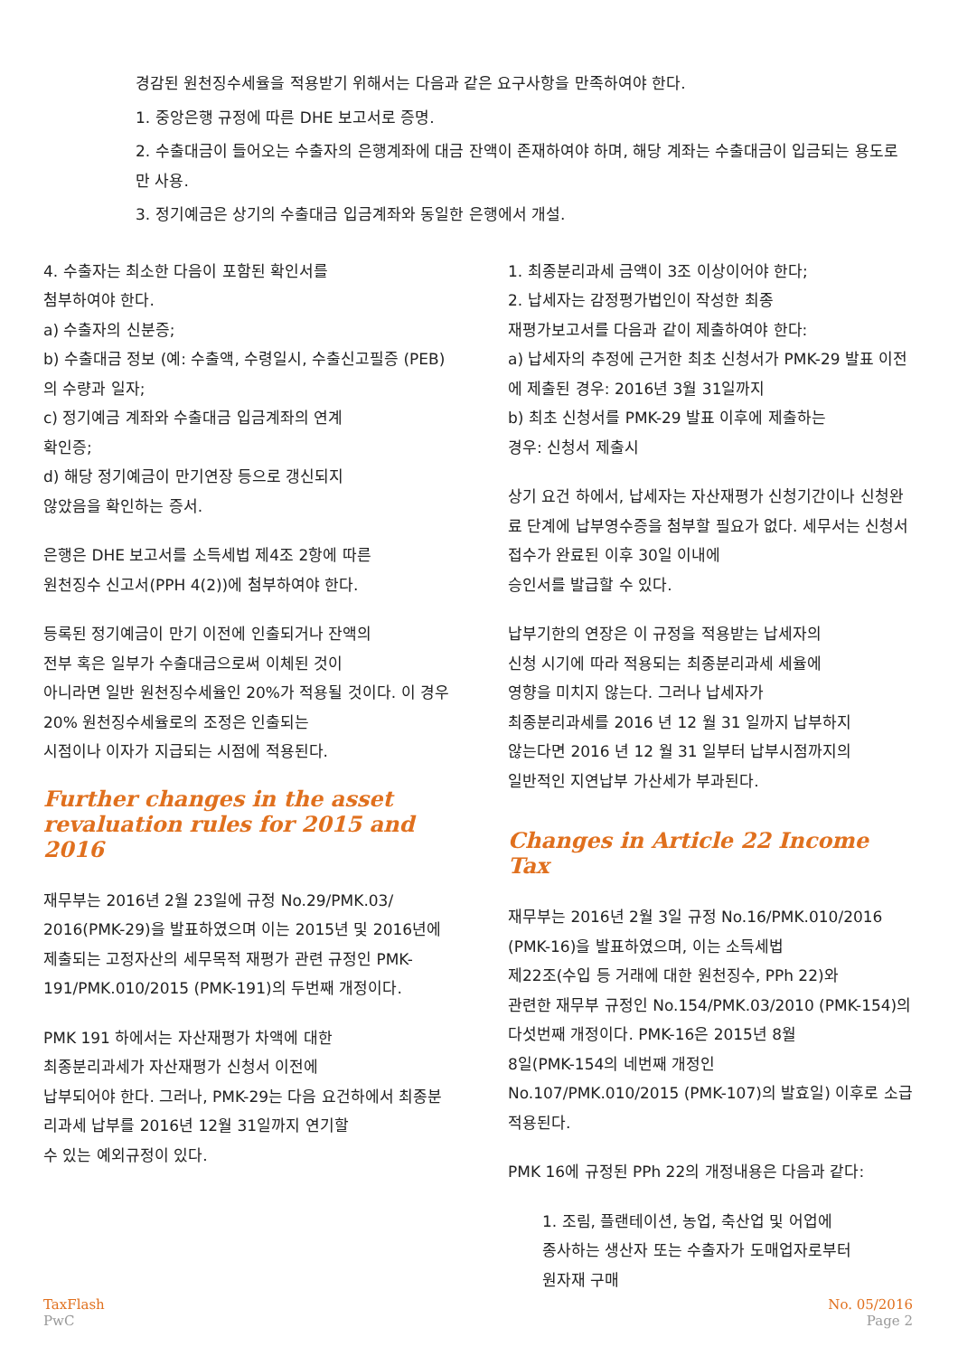경감된 원천징수세율을 적용받기 위해서는 다음과 같은 요구사항을 만족하여야 한다.
1. 중앙은행 규정에 따른 DHE 보고서로 증명.
2. 수출대금이 들어오는 수출자의 은행계좌에 대금 잔액이 존재하여야 하며, 해당 계좌는 수출대금이 입금되는 용도로만 사용.
3. 정기예금은 상기의 수출대금 입금계좌와 동일한 은행에서 개설.
4. 수출자는 최소한 다음이 포함된 확인서를
첨부하여야 한다.
a) 수출자의 신분증;
b) 수출대금 정보 (예: 수출액, 수령일시, 수출신고필증 (PEB)의 수량과 일자;
c) 정기예금 계좌와 수출대금 입금계좌의 연계
확인증;
d) 해당 정기예금이 만기연장 등으로 갱신되지
않았음을 확인하는 증서.
은행은 DHE 보고서를 소득세법 제4조 2항에 따른
원천징수 신고서(PPH 4(2))에 첨부하여야 한다.
등록된 정기예금이 만기 이전에 인출되거나 잔액의
전부 혹은 일부가 수출대금으로써 이체된 것이
아니라면 일반 원천징수세율인 20%가 적용될 것이다. 이 경우 20% 원천징수세율로의 조정은 인출되는
시점이나 이자가 지급되는 시점에 적용된다.
Further changes in the asset revaluation rules for 2015 and 2016
재무부는 2016년 2월 23일에 규정 No.29/PMK.03/ 2016(PMK-29)을 발표하였으며 이는 2015년 및 2016년에 제출되는 고정자산의 세무목적 재평가 관련 규정인 PMK-191/PMK.010/2015 (PMK-191)의 두번째 개정이다.
PMK 191 하에서는 자산재평가 차액에 대한
최종분리과세가 자산재평가 신청서 이전에
납부되어야 한다. 그러나, PMK-29는 다음 요건하에서 최종분리과세 납부를 2016년 12월 31일까지 연기할
수 있는 예외규정이 있다.
1. 최종분리과세 금액이 3조 이상이어야 한다;
2. 납세자는 감정평가법인이 작성한 최종
재평가보고서를 다음과 같이 제출하여야 한다:
a) 납세자의 추정에 근거한 최초 신청서가 PMK-29 발표 이전에 제출된 경우: 2016년 3월 31일까지
b) 최초 신청서를 PMK-29 발표 이후에 제출하는
경우: 신청서 제출시
상기 요건 하에서, 납세자는 자산재평가 신청기간이나 신청완료 단계에 납부영수증을 첨부할 필요가 없다. 세무서는 신청서 접수가 완료된 이후 30일 이내에
승인서를 발급할 수 있다.
납부기한의 연장은 이 규정을 적용받는 납세자의
신청 시기에 따라 적용되는 최종분리과세 세율에
영향을 미치지 않는다. 그러나 납세자가
최종분리과세를 2016 년 12 월 31 일까지 납부하지
않는다면 2016 년 12 월 31 일부터 납부시점까지의
일반적인 지연납부 가산세가 부과된다.
Changes in Article 22 Income Tax
재무부는 2016년 2월 3일 규정 No.16/PMK.010/2016 (PMK-16)을 발표하였으며, 이는 소득세법
제22조(수입 등 거래에 대한 원천징수, PPh 22)와
관련한 재무부 규정인 No.154/PMK.03/2010 (PMK-154)의 다섯번째 개정이다. PMK-16은 2015년 8월
8일(PMK-154의 네번째 개정인
No.107/PMK.010/2015 (PMK-107)의 발효일) 이후로 소급적용된다.
PMK 16에 규정된 PPh 22의 개정내용은 다음과 같다:
1. 조림, 플랜테이션, 농업, 축산업 및 어업에
종사하는 생산자 또는 수출자가 도매업자로부터
원자재 구매
TaxFlash
PwC
No. 05/2016
Page 2